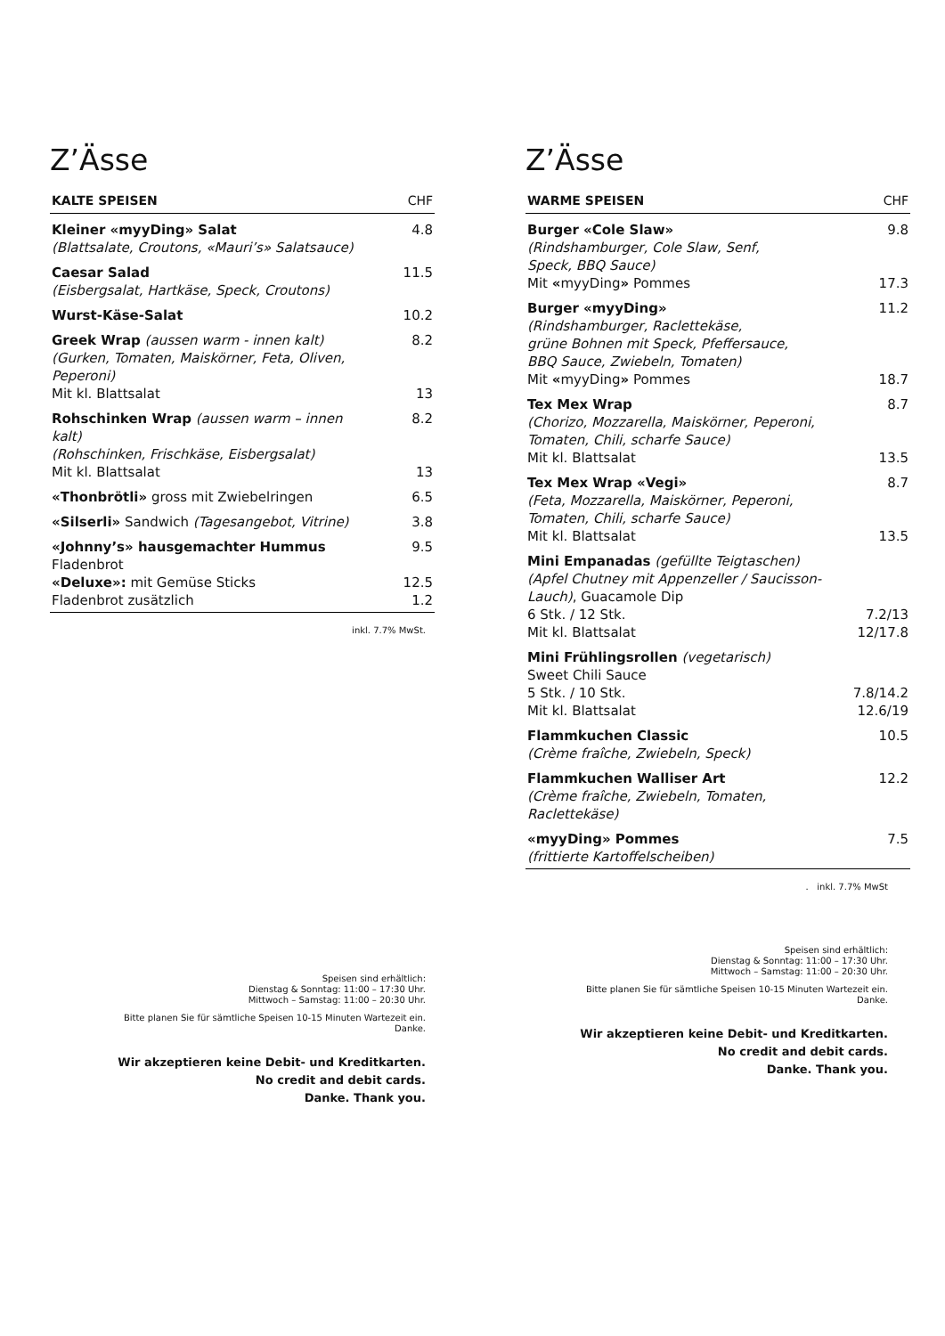Z’Ässe
| KALTE SPEISEN | CHF |
| --- | --- |
| Kleiner «myyDing» Salat (Blattsalate, Croutons, «Mauri’s» Salatsauce) | 4.8 |
| Caesar Salad (Eisbergsalat, Hartkäse, Speck, Croutons) | 11.5 |
| Wurst-Käse-Salat | 10.2 |
| Greek Wrap (aussen warm - innen kalt) (Gurken, Tomaten, Maiskörner, Feta, Oliven, Peperoni) | 8.2 |
| Mit kl. Blattsalat | 13 |
| Rohschinken Wrap (aussen warm – innen kalt) (Rohschinken, Frischkäse, Eisbergsalat) | 8.2 |
| Mit kl. Blattsalat | 13 |
| «Thonbrötli» gross mit Zwiebelringen | 6.5 |
| «Silserli» Sandwich (Tagesangebot, Vitrine) | 3.8 |
| «Johnny’s» hausgemachter Hummus Fladenbrot | 9.5 |
| «Deluxe»: mit Gemüse Sticks | 12.5 |
| Fladenbrot zusätzlich | 1.2 |
inkl. 7.7% MwSt.
Speisen sind erhältlich:
Dienstag & Sonntag: 11:00 – 17:30 Uhr.
Mittwoch – Samstag: 11:00 – 20:30 Uhr.
Bitte planen Sie für sämtliche Speisen 10-15 Minuten Wartezeit ein.
Danke.
Wir akzeptieren keine Debit- und Kreditkarten.
No credit and debit cards.
Danke. Thank you.
Z’Ässe
| WARME SPEISEN | CHF |
| --- | --- |
| Burger «Cole Slaw» (Rindshamburger, Cole Slaw, Senf, Speck, BBQ Sauce) | 9.8 |
| Mit « myyDing » Pommes | 17.3 |
| Burger «myyDing» (Rindshamburger, Raclettekäse, grüne Bohnen mit Speck, Pfeffersauce, BBQ Sauce, Zwiebeln, Tomaten) | 11.2 |
| Mit « myyDing » Pommes | 18.7 |
| Tex Mex Wrap (Chorizo, Mozzarella, Maiskörner, Peperoni, Tomaten, Chili, scharfe Sauce) | 8.7 |
| Mit kl. Blattsalat | 13.5 |
| Tex Mex Wrap «Vegi» (Feta, Mozzarella, Maiskörner, Peperoni, Tomaten, Chili, scharfe Sauce) | 8.7 |
| Mit kl. Blattsalat | 13.5 |
| Mini Empanadas (gefüllte Teigtaschen) (Apfel Chutney mit Appenzeller / Saucisson-Lauch) , Guacamole Dip | |
| 6 Stk. / 12 Stk. | 7.2/13 |
| Mit kl. Blattsalat | 12/17.8 |
| Mini Frühlingsrollen (vegetarisch) Sweet Chili Sauce | |
| 5 Stk. / 10 Stk. | 7.8/14.2 |
| Mit kl. Blattsalat | 12.6/19 |
| Flammkuchen Classic (Crème fraîche, Zwiebeln, Speck) | 10.5 |
| Flammkuchen Walliser Art (Crème fraîche, Zwiebeln, Tomaten, Raclettekäse) | 12.2 |
| «myyDing» Pommes (frittierte Kartoffelscheiben) | 7.5 |
. inkl. 7.7% MwSt
Speisen sind erhältlich:
Dienstag & Sonntag: 11:00 – 17:30 Uhr.
Mittwoch – Samstag: 11:00 – 20:30 Uhr.
Bitte planen Sie für sämtliche Speisen 10-15 Minuten Wartezeit ein.
Danke.
Wir akzeptieren keine Debit- und Kreditkarten.
No credit and debit cards.
Danke. Thank you.